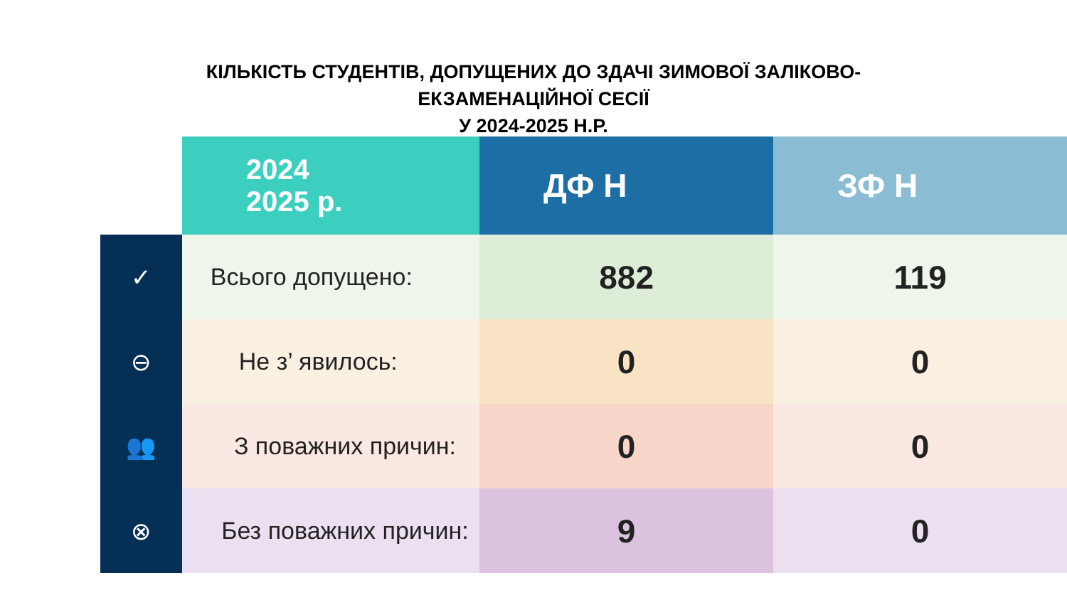КІЛЬКІСТЬ СТУДЕНТІВ, ДОПУЩЕНИХ ДО ЗДАЧІ ЗИМОВОЇ ЗАЛІКОВО-
ЕКЗАМЕНАЦІЙНОЇ СЕСІЇ
У 2024-2025 Н.Р.
| | 2024 2025 р. | ДФ Н | ЗФ Н |
| ✓ | Всього допущено: | 882 | 119 |
| ⊖ | Не з’ явилось: | 0 | 0 |
| 👥 | З поважних причин: | 0 | 0 |
| ⊗ | Без поважних причин: | 9 | 0 |